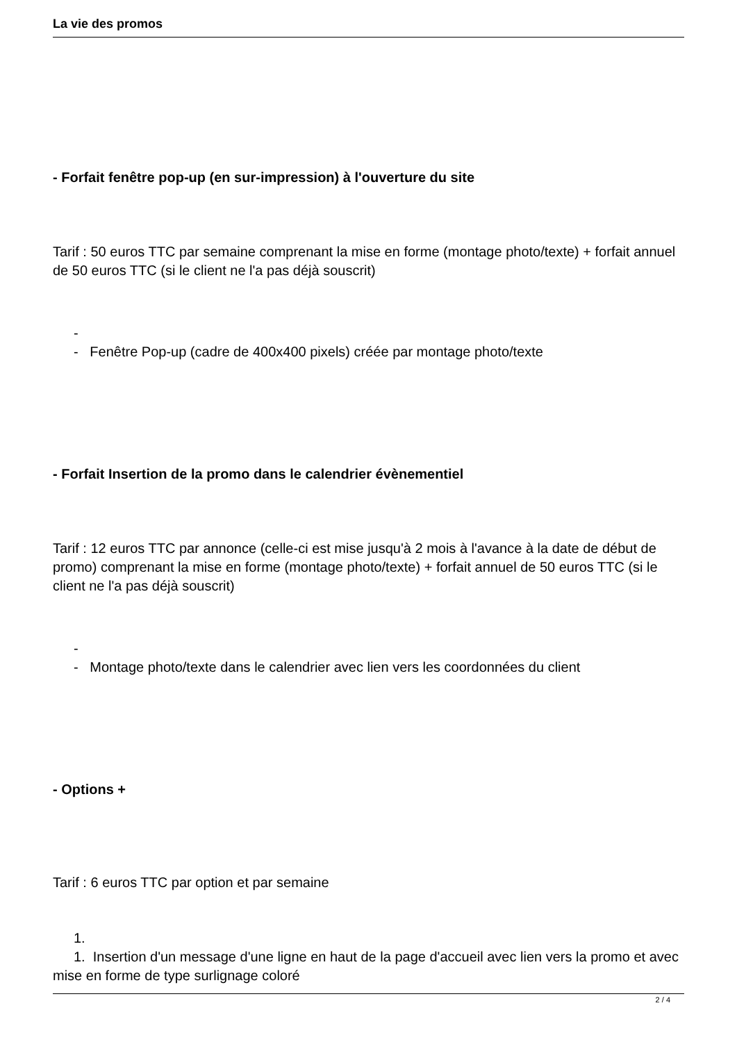La vie des promos
- Forfait fenêtre pop-up (en sur-impression) à l'ouverture du site
Tarif : 50 euros TTC par semaine comprenant la mise en forme (montage photo/texte) + forfait annuel de 50 euros TTC (si le client ne l'a pas déjà souscrit)
-
- Fenêtre Pop-up (cadre de 400x400 pixels) créée par montage photo/texte
- Forfait Insertion de la promo dans le calendrier évènementiel
Tarif : 12 euros TTC par annonce (celle-ci est mise jusqu'à 2 mois à l'avance à la date de début de promo) comprenant la mise en forme (montage photo/texte) + forfait annuel de 50 euros TTC (si le client ne l'a pas déjà souscrit)
-
- Montage photo/texte dans le calendrier avec lien vers les coordonnées du client
- Options +
Tarif : 6 euros TTC par option et par semaine
1.
1. Insertion d'un message d'une ligne en haut de la page d'accueil avec lien vers la promo et avec mise en forme de type surlignage coloré
2 / 4